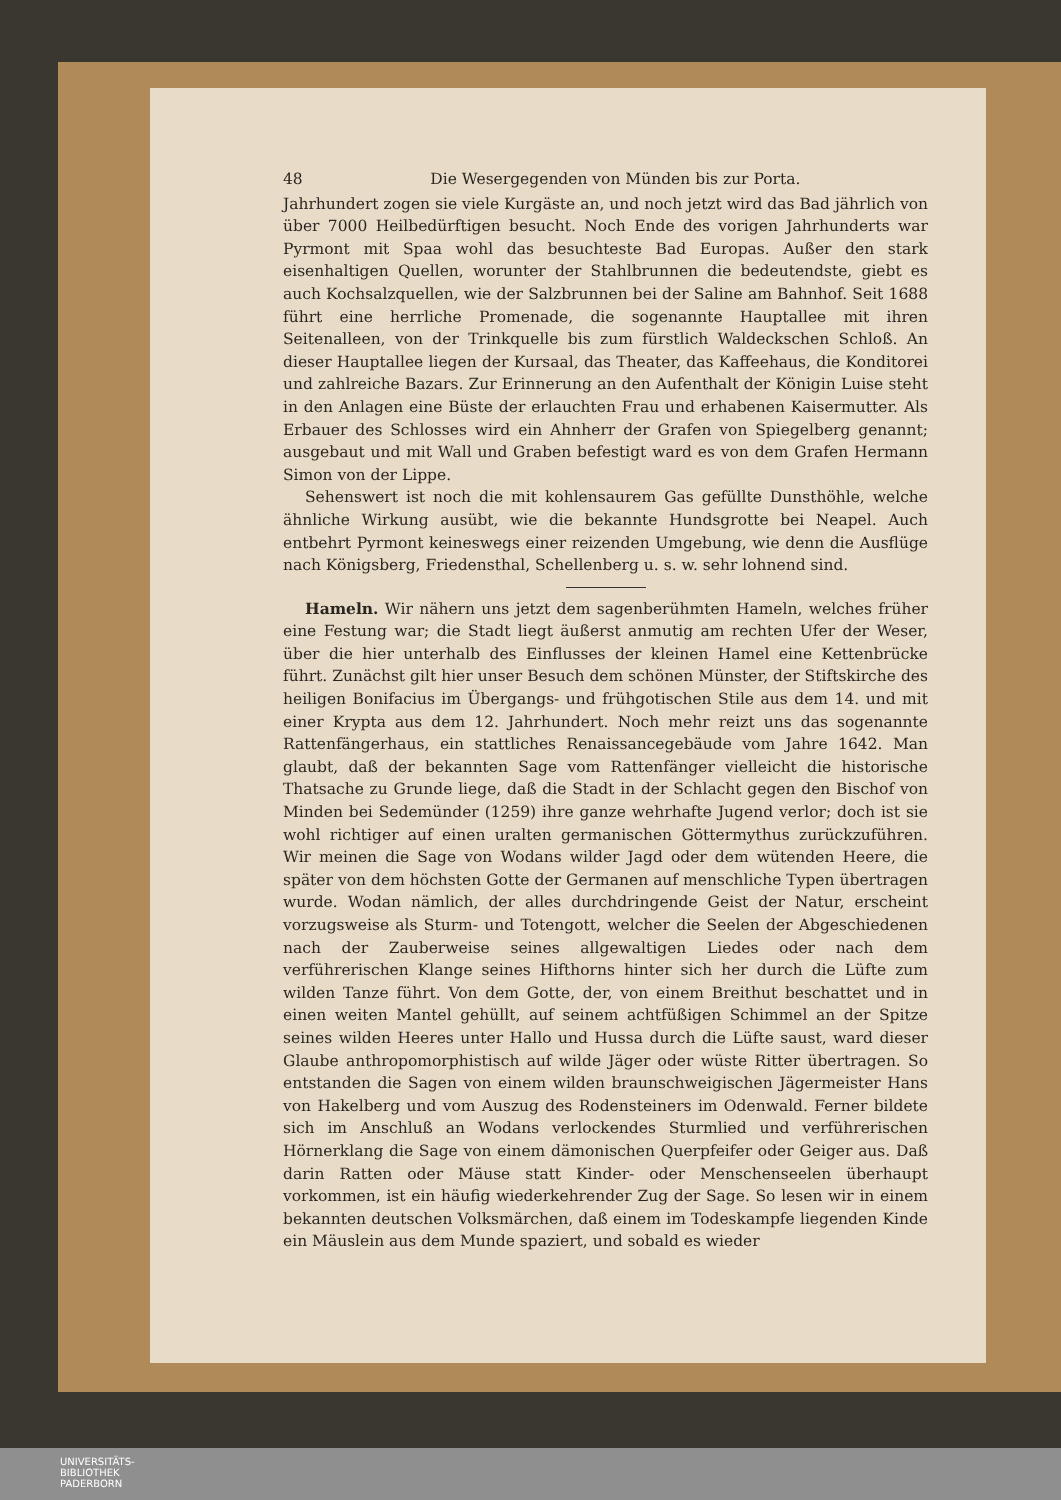48 Die Wesergegenden von Münden bis zur Porta.
Jahrhundert zogen sie viele Kurgäste an, und noch jetzt wird das Bad jährlich von über 7000 Heilbedürftigen besucht. Noch Ende des vorigen Jahrhunderts war Pyrmont mit Spaa wohl das besuchteste Bad Europas. Außer den stark eisenhaltigen Quellen, worunter der Stahlbrunnen die bedeutendste, giebt es auch Kochsalzquellen, wie der Salzbrunnen bei der Saline am Bahnhof. Seit 1688 führt eine herrliche Promenade, die sogenannte Hauptallee mit ihren Seitenalleen, von der Trinkquelle bis zum fürstlich Waldeckschen Schloß. An dieser Hauptallee liegen der Kursaal, das Theater, das Kaffeehaus, die Konditorei und zahlreiche Bazars. Zur Erinnerung an den Aufenthalt der Königin Luise steht in den Anlagen eine Büste der erlauchten Frau und erhabenen Kaisermutter. Als Erbauer des Schlosses wird ein Ahnherr der Grafen von Spiegelberg genannt; ausgebaut und mit Wall und Graben befestigt ward es von dem Grafen Hermann Simon von der Lippe.
Sehenswert ist noch die mit kohlensaurem Gas gefüllte Dunsthöhle, welche ähnliche Wirkung ausübt, wie die bekannte Hundsgrotte bei Neapel. Auch entbehrt Pyrmont keineswegs einer reizenden Umgebung, wie denn die Ausflüge nach Königsberg, Friedensthal, Schellenberg u. s. w. sehr lohnend sind.
Hameln. Wir nähern uns jetzt dem sagenberühmten Hameln, welches früher eine Festung war; die Stadt liegt äußerst anmutig am rechten Ufer der Weser, über die hier unterhalb des Einflusses der kleinen Hamel eine Kettenbrücke führt. Zunächst gilt hier unser Besuch dem schönen Münster, der Stiftskirche des heiligen Bonifacius im Übergangs- und frühgotischen Stile aus dem 14. und mit einer Krypta aus dem 12. Jahrhundert. Noch mehr reizt uns das sogenannte Rattenfängerhaus, ein stattliches Renaissancegebäude vom Jahre 1642. Man glaubt, daß der bekannten Sage vom Rattenfänger vielleicht die historische Thatsache zu Grunde liege, daß die Stadt in der Schlacht gegen den Bischof von Minden bei Sedemünder (1259) ihre ganze wehrhafte Jugend verlor; doch ist sie wohl richtiger auf einen uralten germanischen Göttermythus zurückzuführen. Wir meinen die Sage von Wodans wilder Jagd oder dem wütenden Heere, die später von dem höchsten Gotte der Germanen auf menschliche Typen übertragen wurde. Wodan nämlich, der alles durchdringende Geist der Natur, erscheint vorzugsweise als Sturm- und Totengott, welcher die Seelen der Abgeschiedenen nach der Zauberweise seines allgewaltigen Liedes oder nach dem verführerischen Klange seines Hifthorns hinter sich her durch die Lüfte zum wilden Tanze führt. Von dem Gotte, der, von einem Breithut beschattet und in einen weiten Mantel gehüllt, auf seinem achtfüßigen Schimmel an der Spitze seines wilden Heeres unter Hallo und Hussa durch die Lüfte saust, ward dieser Glaube anthropomorphistisch auf wilde Jäger oder wüste Ritter übertragen. So entstanden die Sagen von einem wilden braunschweigischen Jägermeister Hans von Hakelberg und vom Auszug des Rodensteiners im Odenwald. Ferner bildete sich im Anschluß an Wodans verlockendes Sturmlied und verführerischen Hörnerklang die Sage von einem dämonischen Querpfeifer oder Geiger aus. Daß darin Ratten oder Mäuse statt Kinder- oder Menschenseelen überhaupt vorkommen, ist ein häufig wiederkehrender Zug der Sage. So lesen wir in einem bekannten deutschen Volksmärchen, daß einem im Todeskampfe liegenden Kinde ein Mäuslein aus dem Munde spaziert, und sobald es wieder
UNIVERSITÄTS-
BIBLIOTHEK
PADERBORN